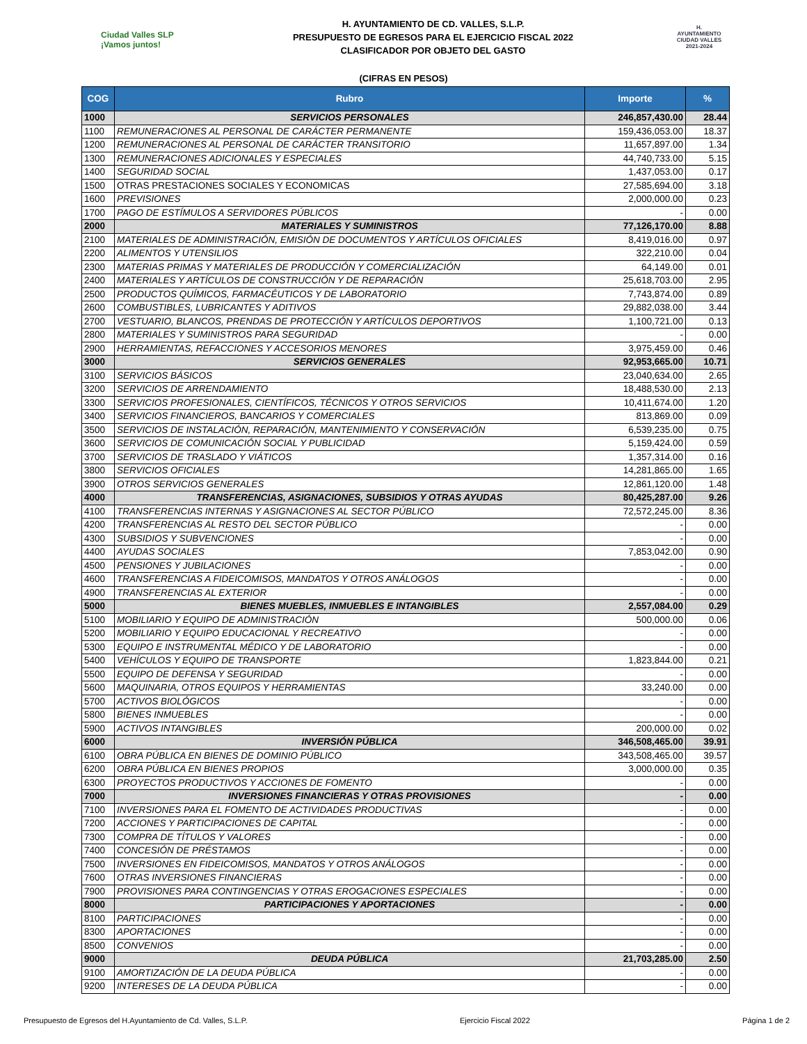Ciudad Valles SLP
¡Vamos juntos!
H. AYUNTAMIENTO DE CD. VALLES, S.L.P.
PRESUPUESTO DE EGRESOS PARA EL EJERCICIO FISCAL 2022
CLASIFICADOR POR OBJETO DEL GASTO
H. AYUNTAMIENTO CIUDAD VALLES
2021-2024
(CIFRAS EN PESOS)
| COG | Rubro | Importe | % |
| --- | --- | --- | --- |
| 1000 | SERVICIOS PERSONALES | 246,857,430.00 | 28.44 |
| 1100 | REMUNERACIONES AL PERSONAL DE CARÁCTER PERMANENTE | 159,436,053.00 | 18.37 |
| 1200 | REMUNERACIONES AL PERSONAL DE CARÁCTER TRANSITORIO | 11,657,897.00 | 1.34 |
| 1300 | REMUNERACIONES ADICIONALES Y ESPECIALES | 44,740,733.00 | 5.15 |
| 1400 | SEGURIDAD SOCIAL | 1,437,053.00 | 0.17 |
| 1500 | OTRAS PRESTACIONES SOCIALES Y ECONOMICAS | 27,585,694.00 | 3.18 |
| 1600 | PREVISIONES | 2,000,000.00 | 0.23 |
| 1700 | PAGO DE ESTÍMULOS A SERVIDORES PÚBLICOS | - | 0.00 |
| 2000 | MATERIALES Y SUMINISTROS | 77,126,170.00 | 8.88 |
| 2100 | MATERIALES DE ADMINISTRACIÓN, EMISIÓN DE DOCUMENTOS Y ARTÍCULOS OFICIALES | 8,419,016.00 | 0.97 |
| 2200 | ALIMENTOS Y UTENSILIOS | 322,210.00 | 0.04 |
| 2300 | MATERIAS PRIMAS Y MATERIALES DE PRODUCCIÓN Y COMERCIALIZACIÓN | 64,149.00 | 0.01 |
| 2400 | MATERIALES Y ARTÍCULOS DE CONSTRUCCIÓN Y DE REPARACIÓN | 25,618,703.00 | 2.95 |
| 2500 | PRODUCTOS QUÍMICOS, FARMACÉUTICOS Y DE LABORATORIO | 7,743,874.00 | 0.89 |
| 2600 | COMBUSTIBLES, LUBRICANTES Y ADITIVOS | 29,882,038.00 | 3.44 |
| 2700 | VESTUARIO, BLANCOS, PRENDAS DE PROTECCIÓN Y ARTÍCULOS DEPORTIVOS | 1,100,721.00 | 0.13 |
| 2800 | MATERIALES Y SUMINISTROS PARA SEGURIDAD | - | 0.00 |
| 2900 | HERRAMIENTAS, REFACCIONES Y ACCESORIOS MENORES | 3,975,459.00 | 0.46 |
| 3000 | SERVICIOS GENERALES | 92,953,665.00 | 10.71 |
| 3100 | SERVICIOS BÁSICOS | 23,040,634.00 | 2.65 |
| 3200 | SERVICIOS DE ARRENDAMIENTO | 18,488,530.00 | 2.13 |
| 3300 | SERVICIOS PROFESIONALES, CIENTÍFICOS, TÉCNICOS Y OTROS SERVICIOS | 10,411,674.00 | 1.20 |
| 3400 | SERVICIOS FINANCIEROS, BANCARIOS Y COMERCIALES | 813,869.00 | 0.09 |
| 3500 | SERVICIOS DE INSTALACIÓN, REPARACIÓN, MANTENIMIENTO Y CONSERVACIÓN | 6,539,235.00 | 0.75 |
| 3600 | SERVICIOS DE COMUNICACIÓN SOCIAL Y PUBLICIDAD | 5,159,424.00 | 0.59 |
| 3700 | SERVICIOS DE TRASLADO Y VIÁTICOS | 1,357,314.00 | 0.16 |
| 3800 | SERVICIOS OFICIALES | 14,281,865.00 | 1.65 |
| 3900 | OTROS SERVICIOS GENERALES | 12,861,120.00 | 1.48 |
| 4000 | TRANSFERENCIAS, ASIGNACIONES, SUBSIDIOS Y OTRAS AYUDAS | 80,425,287.00 | 9.26 |
| 4100 | TRANSFERENCIAS INTERNAS Y ASIGNACIONES AL SECTOR PÚBLICO | 72,572,245.00 | 8.36 |
| 4200 | TRANSFERENCIAS AL RESTO DEL SECTOR PÚBLICO | - | 0.00 |
| 4300 | SUBSIDIOS Y SUBVENCIONES | - | 0.00 |
| 4400 | AYUDAS SOCIALES | 7,853,042.00 | 0.90 |
| 4500 | PENSIONES Y JUBILACIONES | - | 0.00 |
| 4600 | TRANSFERENCIAS A FIDEICOMISOS, MANDATOS Y OTROS ANÁLOGOS | - | 0.00 |
| 4900 | TRANSFERENCIAS AL EXTERIOR | - | 0.00 |
| 5000 | BIENES MUEBLES, INMUEBLES E INTANGIBLES | 2,557,084.00 | 0.29 |
| 5100 | MOBILIARIO Y EQUIPO DE ADMINISTRACIÓN | 500,000.00 | 0.06 |
| 5200 | MOBILIARIO Y EQUIPO EDUCACIONAL Y RECREATIVO | - | 0.00 |
| 5300 | EQUIPO E INSTRUMENTAL MÉDICO Y DE LABORATORIO | - | 0.00 |
| 5400 | VEHÍCULOS Y EQUIPO DE TRANSPORTE | 1,823,844.00 | 0.21 |
| 5500 | EQUIPO DE DEFENSA Y SEGURIDAD | - | 0.00 |
| 5600 | MAQUINARIA, OTROS EQUIPOS Y HERRAMIENTAS | 33,240.00 | 0.00 |
| 5700 | ACTIVOS BIOLÓGICOS | - | 0.00 |
| 5800 | BIENES INMUEBLES | - | 0.00 |
| 5900 | ACTIVOS INTANGIBLES | 200,000.00 | 0.02 |
| 6000 | INVERSIÓN PÚBLICA | 346,508,465.00 | 39.91 |
| 6100 | OBRA PÚBLICA EN BIENES DE DOMINIO PÚBLICO | 343,508,465.00 | 39.57 |
| 6200 | OBRA PÚBLICA EN BIENES PROPIOS | 3,000,000.00 | 0.35 |
| 6300 | PROYECTOS PRODUCTIVOS Y ACCIONES DE FOMENTO | - | 0.00 |
| 7000 | INVERSIONES FINANCIERAS Y OTRAS PROVISIONES | - | 0.00 |
| 7100 | INVERSIONES PARA EL FOMENTO DE ACTIVIDADES PRODUCTIVAS | - | 0.00 |
| 7200 | ACCIONES Y PARTICIPACIONES DE CAPITAL | - | 0.00 |
| 7300 | COMPRA DE TÍTULOS Y VALORES | - | 0.00 |
| 7400 | CONCESIÓN DE PRÉSTAMOS | - | 0.00 |
| 7500 | INVERSIONES EN FIDEICOMISOS, MANDATOS Y OTROS ANÁLOGOS | - | 0.00 |
| 7600 | OTRAS INVERSIONES FINANCIERAS | - | 0.00 |
| 7900 | PROVISIONES PARA CONTINGENCIAS Y OTRAS EROGACIONES ESPECIALES | - | 0.00 |
| 8000 | PARTICIPACIONES Y APORTACIONES | - | 0.00 |
| 8100 | PARTICIPACIONES | - | 0.00 |
| 8300 | APORTACIONES | - | 0.00 |
| 8500 | CONVENIOS | - | 0.00 |
| 9000 | DEUDA PÚBLICA | 21,703,285.00 | 2.50 |
| 9100 | AMORTIZACIÓN DE LA DEUDA PÚBLICA | - | 0.00 |
| 9200 | INTERESES DE LA DEUDA PÚBLICA | - | 0.00 |
Presupuesto de Egresos del H.Ayuntamiento de Cd. Valles, S.L.P. Ejercicio Fiscal 2022 Página 1 de 2